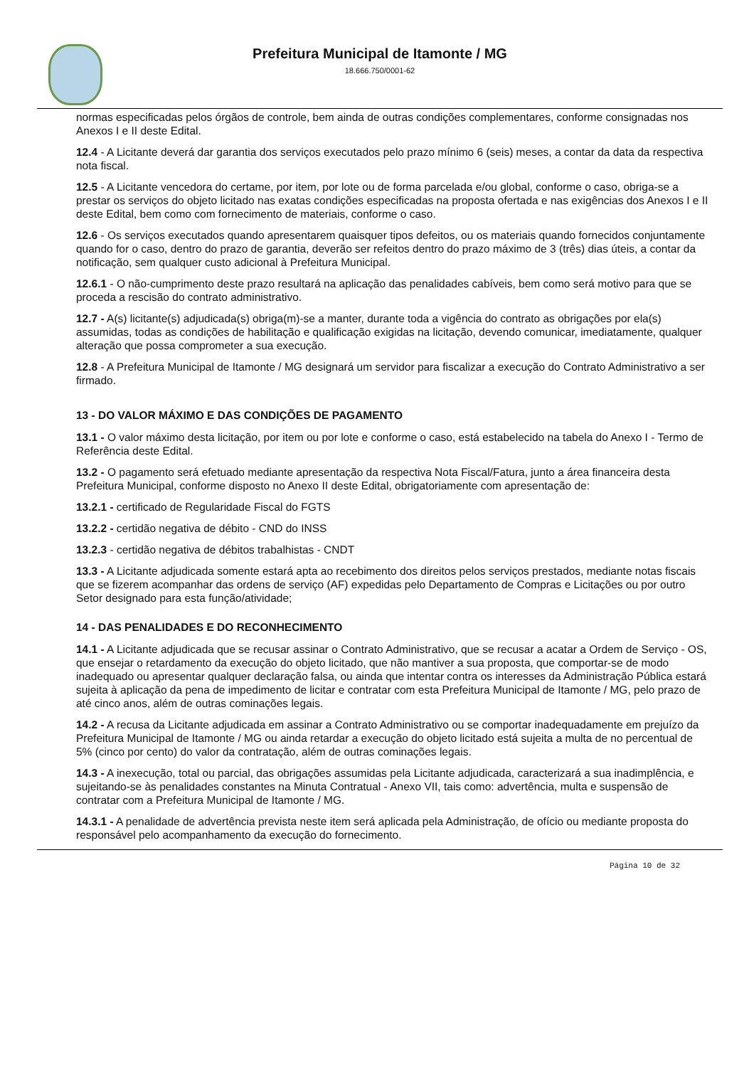Prefeitura Municipal de Itamonte / MG
18.666.750/0001-62
normas especificadas pelos órgãos de controle, bem ainda de outras condições complementares, conforme consignadas nos Anexos I e II deste Edital.
12.4 - A Licitante deverá dar garantia dos serviços executados pelo prazo mínimo 6 (seis) meses, a contar da data da respectiva nota fiscal.
12.5 - A Licitante vencedora do certame, por item, por lote ou de forma parcelada e/ou global, conforme o caso, obriga-se a prestar os serviços do objeto licitado nas exatas condições especificadas na proposta ofertada e nas exigências dos Anexos I e II deste Edital, bem como com fornecimento de materiais, conforme o caso.
12.6 - Os serviços executados quando apresentarem quaisquer tipos defeitos, ou os materiais quando fornecidos conjuntamente quando for o caso, dentro do prazo de garantia, deverão ser refeitos dentro do prazo máximo de 3 (três) dias úteis, a contar da notificação, sem qualquer custo adicional à Prefeitura Municipal.
12.6.1 - O não-cumprimento deste prazo resultará na aplicação das penalidades cabíveis, bem como será motivo para que se proceda a rescisão do contrato administrativo.
12.7 - A(s) licitante(s) adjudicada(s) obriga(m)-se a manter, durante toda a vigência do contrato as obrigações por ela(s) assumidas, todas as condições de habilitação e qualificação exigidas na licitação, devendo comunicar, imediatamente, qualquer alteração que possa comprometer a sua execução.
12.8 - A Prefeitura Municipal de Itamonte / MG designará um servidor para fiscalizar a execução do Contrato Administrativo a ser firmado.
13 - DO VALOR MÁXIMO E DAS CONDIÇÕES DE PAGAMENTO
13.1 - O valor máximo desta licitação, por item ou por lote e conforme o caso, está estabelecido na tabela do Anexo I - Termo de Referência deste Edital.
13.2 - O pagamento será efetuado mediante apresentação da respectiva Nota Fiscal/Fatura, junto a área financeira desta Prefeitura Municipal, conforme disposto no Anexo II deste Edital, obrigatoriamente com apresentação de:
13.2.1 - certificado de Regularidade Fiscal do FGTS
13.2.2 - certidão negativa de débito - CND do INSS
13.2.3 - certidão negativa de débitos trabalhistas - CNDT
13.3 - A Licitante adjudicada somente estará apta ao recebimento dos direitos pelos serviços prestados, mediante notas fiscais que se fizerem acompanhar das ordens de serviço (AF) expedidas pelo Departamento de Compras e Licitações ou por outro Setor designado para esta função/atividade;
14 - DAS PENALIDADES E DO RECONHECIMENTO
14.1 - A Licitante adjudicada que se recusar assinar o Contrato Administrativo, que se recusar a acatar a Ordem de Serviço - OS, que ensejar o retardamento da execução do objeto licitado, que não mantiver a sua proposta, que comportar-se de modo inadequado ou apresentar qualquer declaração falsa, ou ainda que intentar contra os interesses da Administração Pública estará sujeita à aplicação da pena de impedimento de licitar e contratar com esta Prefeitura Municipal de Itamonte / MG, pelo prazo de até cinco anos, além de outras cominações legais.
14.2 - A recusa da Licitante adjudicada em assinar a Contrato Administrativo ou se comportar inadequadamente em prejuízo da Prefeitura Municipal de Itamonte / MG ou ainda retardar a execução do objeto licitado está sujeita a multa de no percentual de 5% (cinco por cento) do valor da contratação, além de outras cominações legais.
14.3 - A inexecução, total ou parcial, das obrigações assumidas pela Licitante adjudicada, caracterizará a sua inadimplência, e sujeitando-se às penalidades constantes na Minuta Contratual - Anexo VII, tais como: advertência, multa e suspensão de contratar com a Prefeitura Municipal de Itamonte / MG.
14.3.1 - A penalidade de advertência prevista neste item será aplicada pela Administração, de ofício ou mediante proposta do responsável pelo acompanhamento da execução do fornecimento.
Página 10 de 32